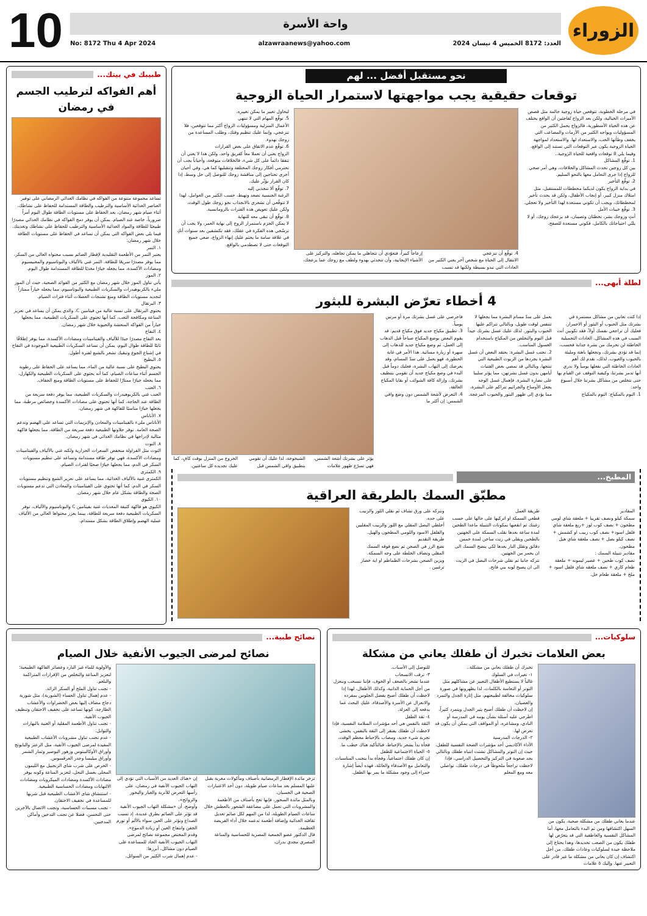الزوراء
واحة الأسرة
العدد: 8172 الخميس 4 نيسان 2024 alzawraanews@yahoo.com No: 8172 Thu 4 Apr 2024
10
نحو مستقبل أفضل ... لهم
توقعات حقيقية يجب مواجهتها لاستمرار الحياة الزوجية
في مرحلة الخطوبة، تتوقعين حياة زوجية حالمة مثل قصص الأميرات الخيالية، ولكن بعد الزواج تُفاجئين أن الواقع يختلف عن هذه الحياة الأسطورية، فالزواج يحمل الكثير من المسؤوليات ويواجه الكثير من الأزمات والمصاعب التي يخفف وطأتها الحب، والاستعداد لها. والاستعداد لمواجهة الحياة الزوجية يكون عبر التوقعات التي تستند إلى الواقع، وفيما يلي 8 توقعات واقعية للحياة الزوجية..
1. توقّع المشاكل
بين كل زوجين تحدث المشاكل والخلافات، وهي أمر صحي للزواج إذا جرى التعامل معها بالنحو السليم.
2. توقّع التأخير
في بداية الزواج يكون لديكما مخططات للمستقبل، مثل امتلاك منزل كبير، أو إنجاب الأطفال، ولكن قد يحدث تأخير لمخططاتك، ويجب أن تكوني مستعدة لهذا التأخير ولا تعجلي.
3. توقّع خيبات الأمل
أنتِ وزوجك بشر، تخطئان وتصيبان، قد يزعجك زوجك، أو لا يلبّي احتياجاتك بالكامل، فكوني مستعدة للصفح.
4. توقّع أن تنزعجي
الانتقال إلى الحياة مع شخص آخر يعني الكثير من العادات التي تبدو بسيطة ولكنها قد تسبب
إزعاجاً كبيراً، فتعوّدي أن تتجاهلي ما يمكن تجاهله، والتركيز على الأشياء الإيجابية، وأن تتحدثي بهدوء ولطف مع زوجك عما يزعجك،
ليحاول تغيير ما يمكن تغييره.
5. توقّع المهام التي لا تنتهي
الأعمال المنزلية ومسؤوليات الزواج أكثر مما تتوقعين، فلا تنزعجي، وإنما عليك تنظيم وقتك، وطلب المساعدة من زوجك بهدوء.
6. توقّع عدم الاتفاق على بعض القرارات
الزواج يعني أن تعملا معاً كفريق واحد، ولكن هذا لا يعني أن تتفقا دائماً على كل شيء، فالخلافات متوقعة، وأحياناً يجب أن تحترمي أفكار زوجك المختلفة وتتقبليها كما هي، وفي أحيان أخرى تحتاجين إلى مناقشة زوجك للتوصل إلى حل وسط، إذا كان القرار يؤثّر عليك.
7. توقّع ألا تنجذبي إليه
الرغبة الجنسية تصعد وتهبط، حسب الكثير من العوامل، لهذا لا تتوقّعي أن تشعري بالانجذاب نحو زوجك طول الوقت، ولكن عليكِ تعويض هذه الفترات بالرومانسية.
8. توقّع أن تبقي معه للنهاية
لا يمكن الجزم باستمرار الزوج إلى نهاية العمر، ولا يجب أن ترسّخي هذه الفكرة في عقلك، فقد تكتشفين بعد سنوات أنكِ في علاقة سامة ما يحتم عليكِ إنهاء الزواج، ضعي جميع التوقعات حتى لا تصطدمي بالواقع.
لطلة أبهى...
4 أخطاء تعرّض البشرة للبثور
إذا كنت تعانين من مشاكل مستمرة في بشرتك مثل الحبوب أو البثور أو الاحمرار، فعليك أن تراجعي نفسك أولاً، فقد تكونين أنت السبب في هذه المشاكل. العادات التجميلية الخاطئة لن تحرمك من بشرة جذابة فحسب، إنما قد تؤذي بشرتك، وتجعلها باهتة ومليئة بالحبوب والعيوب. لذلك، نقدم لك أهم العادات الخاطئة التي نفعلها يومياً ولا ندري أنها تدمر بشرتنا، وكيفية التوقف عن القيام بها حتى نتخلص من مشاكل بشرتنا خلال أسبوع واحد:
1. النوم بالمكياج: النوم بالمكياج
يعمل على سدّ مسام البشرة مما يجعلها لا تتنفس لوقت طويل، وبالتالي تتراكم عليها الحبوب والبثور. لذلك عليك غسل بشرتك جيداً قبل النوم والتخلص من المكياج باستخدام الغسول المناسب.
2. تجنب غسل البشرة: يعتقد البعض أن غسل البشرة يجردها من الزيوت الطبيعية التي تنتجها، وبالتالي قد تمضي بعض الفتيات أيامهن بدون غسل بشرتهن، مما يؤثر سلبيا على نضارة البشرة. فإهمال غسل الوجه يجعل الأوساخ والجراثيم تتراكم على البشرة، مما يؤدي إلى ظهور البثور والحبوب المزعجة.
فاحرصي على غسل بشرتك مرة أو مرتين يومياً.
3. تطبيق مكياج جديد فوق مكياج قديم: قد يقوم البعض بوضع المكياج صباحاً قبل الذهاب إلى العمل، ثم وضع مكياج جديد للذهاب إلى سهرة أو زيارة مسائية. هذا الأمر في غاية الخطورة، فهو يعمل على سدّ المسام، وقد يعرضك إلى التهاب البشرة، فعليك دوماً قبل البدء في وضع مكياج جديد أن تقومي بتنظيف بشرتك، وإزالة كافة الشوائب أو بقايا المكياج العالقة.
4. التعرض لأشعة الشمس دون وضع واقي الشمس: إن أكثر ما
يؤثر على بشرتك أشعة الشمس، فهي تسرّع ظهور علامات
الشيخوخة، لذا عليك أن تقومي بتطبيق واقي الشمس قبل
الخروج من المنزل بوقت كافٍ، كما عليك تجديده كل ساعتين.
المطبخ...
مطبّق السمك بالطريقة العراقية
المقادير
سمكة كيلو ونصف تقريبا + ملعقة شاي لومي مطحون + نصف كوب لوز +ربع ملعقة شاي فلفل اسود+ نصف كوب زبيب او كشمش + نصف كيلو بصل + نصف ملعقة شاي هيل مطحون.
مقادير تتبيلة السمك :
نصف كوب طحين + عصير ليمونه + ملعقة طعام كاري + نصف ملعقه شاي فلفل اسود + ملح + ملعقة طعام خل.
طريقة العمل
قطعي السمكة او اتركيها على حالها على حسب رغبتك ثم انقعيها بمكونات التتبيلة ماعدا الطحين لمدة ساعة بعدها نقلب السمكة على الجهتين بالطحين ويقلى في زيت ساخن لمدة خمس دقائق وتقلل النار بعدها لكي ينضج السمك الى ان يحمر من الجهتين.
نتركه جانبا ثم نقلي شرحات البصل في الزيت الى ان يصبح لونه بني فاتح.
ونتركه على ورق نشاف ثم نقلي اللوز والزبيب على حده.
أخلطي البصل المقلي مع اللوز والزبيب المقليين والفلفل الاسود واللومي المطحون والهيل.
طريقة التقديم
نضع الرز في الصحن ثم نضع فوقه السمك المقلي وتضاف الخلطة على وجه السمكة.
ويزين الصحن بشرحات الطماطم او اية خضار ترغبين .
طبيبك في بيتك...
أهم الفواكه لترطيب الجسم في رمضان
تساعد مجموعة متنوعة من الفواكه في نظامك الغذائي الرمضاني على توفير العناصر الغذائية الأساسية والترطيب والطاقة المستدامة للحفاظ على نشاطك. أثناء صيام شهر رمضان، يعد الحفاظ على مستويات الطاقة طوال اليوم أمراً ضرورياً، خاصة عند الصيام. يمكن أن يوفر دمج الفواكه في نظامك الغذائي مصدرًا طبيعيًا للطاقة والمواد الغذائية الأساسية والترطيب للحفاظ على نشاطك وتغذيتك. فيما يلي بعض الفواكه التي يمكن أن تساعد في الحفاظ على مستويات الطاقة خلال شهر رمضان:
١. التمر
يعتبر التمر من الأطعمة التقليدية لإفطار الصائم بسبب محتواه العالي من السكر، مما يوفر مصدرًا سريعًا للطاقة. التمر غني بالألياف والبوتاسيوم والمغنيسيوم ومضادات الأكسدة، مما يجعله خيارًا مغذيًا للطاقة المستدامة طوال اليوم.
٢. الموز
يأتي تناول الموز خلال شهر رمضان مع الكثير من الفوائد الصحية، حيث أن الموز مليء بالكربوهيدرات والسكريات الطبيعية والبوتاسيوم، مما يجعله خياراً ممتازاً لتجديد مستويات الطاقة ومنع تشنجات العضلات أثناء فترات الصيام.
٣. البرتقال
يحتوي البرتقال على نسبة عالية من فيتامين C، والذي يمكن أن يساعد في تعزيز المناعة ومكافحة التعب، كما أنها تحتوي على السكريات الطبيعية، مما يجعلها خياراً من الفواكه المنعشة والحيوية خلال شهر رمضان.
٤. التفاح
يعد التفاح مصدرًا جيدًا للألياف والفيتامينات ومضادات الأكسدة، مما يوفر إطلاقًا ثابتًا للطاقة طوال اليوم، يمكن أن تساعد السكريات الطبيعية الموجودة في التفاح في إشباع الجوع وتبقيك تشعر بالشبع لفترة أطول.
٥. البطيخ
يحتوي البطيخ على نسبة عالية من الماء، مما يساعد على الحفاظ على رطوبة الجسم أثناء ساعات الصيام، كما أنه يحتوي على السكريات الطبيعية والكهارل، مما يجعله خيارًا ممتازًا للحفاظ على مستويات الطاقة ومنع الجفاف.
٦. العنب
العنب غني بالكربوهيدرات والسكريات الطبيعية، مما يوفر دفعة سريعة من الطاقة عند الحاجة، كما أنها تحتوي على مضادات الأكسدة وخصائص مرطبة، مما يجعلها خيارًا مناسبًا للفاكهة في شهر رمضان.
٧. الأناناس
الأناناس مليء بالفيتامينات والمعادن والإنزيمات التي تساعد على الهضم وتدعم الصحة العامة. توفر حلاوتها الطبيعية دفعة سريعة من الطاقة، مما يجعلها فاكهة مثالية لإدراجها في نظامك الغذائي في شهر رمضان.
٨. التوت
التوت مثل الفراولة منخفض السعرات الحرارية ولكنه غني بالألياف والفيتامينات ومضادات الأكسدة، فهي توفر طاقة مستدامة وتساعد على تنظيم مستويات السكر في الدم، مما يجعلها خيارًا صحيًا لفترات الصيام.
٩. الكمثرى
الكمثرى غنية بالألياف الغذائية، مما يساعد على تعزيز الشبع وتنظيم مستويات السكر في الدم، كما أنها تحتوي على الفيتامينات والمعادن التي تدعم مستويات الصحة والطاقة بشكل عام خلال شهر رمضان.
١٠. الكيوي
الكيوي هو فاكهة كثيفة المغذيات غنية بفيتامين C والبوتاسيوم والألياف، توفر السكريات الطبيعية دفعة سريعة للطاقة، بينما يعزز محتواها العالي من الألياف عملية الهضم وإطلاق الطاقة بشكل مستدام.
سلوكيات...
بعض العلامات تخبرك أن طفلك يعاني من مشكلة
عندما يعاني طفلك من مشكلة صحية، يكون من السهل اكتشافها ومن ثم البدء بالتعامل معها، أما المشاكل النفسية والعاطفية التي قد يتعرّض لها طفلك يكون من الصعب تحديدها، وهذا يحتاج إلى ملاحظة جيدة لسلوكيات وعادات طفلك، من أجل اكتشاف إن كان يعاني من مشكلة ما غير قادر على التعبير عنها. وإليك ٥ علامات
تخبرك أن طفلك يعاني من مشكلة..
١- تغيرات في السلوك
غالباً لا يستطيع الأطفال التعبير عن مشاكلهم مثل التوتر أو التعاسة بالكلمات، لذا يظهرونها في صورة سلوكيات مخالفة لطبيعتهم، مثل إثارة الجدل والتمرد والعصيان.
إن لاحظت أن طفلك أصبح يثير الجدل ويتمرد كثيراً، اطرحي عليه أسئلة بشأن يومه في المدرسة أو النادي، ومشاعره، أو المواقف التي يمكن أن يكون قد تعرض لها.
٢- الدرجات المدرسية
الأداء الأكاديمي أحد مؤشرات الصحة النفسية للطفل، حيث إن التوتر والمشاكل تشتت انتباه طفلك وبالتالي يجد صعوبة في التركيز والتحصيل الدراسي، فإذا لاحظت تراجعاً ملحوظاً في درجات طفلك، تواصلي معه ومع المعلم
للتوصل إلى الأسباب.
٣- ترقب الانسحاب
عندما نشعر بالضعف أو الخوف، فإننا ننسحب وننعزل من أجل الحماية الذاتية، وكذلك الأطفال، لهذا إذا لاحظت أن طفلك أصبح يفضل الجلوس بمفرده والانعزال عن الأسرة والأصدقاء، عليكِ البحث عما يدفعه إلى العزلة.
٤- ثقة الطفل
الثقة بالنفس هي أحد مؤشرات السلامة النفسية، فإذا لاحظت أن طفلك يفتقر إلى الثقة بالنفس، يخشى تجربة شيء جديد، ومصاب بالإحباط معظم الوقت، فجأة بدأ يشعر بالإحباط، فبالتأكيد هناك خطب ما.
٥- الحياة الاجتماعية للطفل
إن كان طفلك اجتماعياً، وفجأة بدأ يتجنب المناسبات والتعامل مع الأصدقاء والعائلة، فهذه أيضاً إشارة حمراء إلى وجود مشكلة ما يمر بها الطفل.
نصائح طبية...
نصائح لمرضى الجيوب الأنفية خلال الصيام
تزخر مائدة الإفطار الرمضانية بأصناف ومأكولات مغرية يقبل عليها المسلم بعد ساعات صيام طويلة، دون أخذ الاعتبارات الصحية في الحسبان.
وبالمثل مائدة السحور، فإنها تعج بأصناف من الأطعمة والمشروبات التي تعمل على مضاعفة الشعور بالعطش خلال ساعات الصيام الطويلة، لذا من المهم لكل صائم تعديل ثقافته الغذائية وإضافة أطعمة تدعمه خلال أداء الفريضة العظيمة.
قال الدكتور عضو الجمعية المصرية للحساسية والمناعة المصري مجدي بدران،
إن «هناك العديد من الأسباب التي تؤدي إلى التهاب الجيوب الأنفية في رمضان، على رأسها التعرض للأتربة والغبار والبخور والروائح».
وأوضح، أن «مشكلة التهاب الجيوب الأنفية قد تؤثر على الصائم بطرق عديدة، إذ تسبب الصداع وتؤثر على العين سواء بالألم أو تورم الجفن وانتفاخ العين أو زيادة الدموع».
وقدم المختص مجموعة نصائح لمرضى التهاب الجيوب الأنفية الحاد للمساعدة على الصيام دون مشاكل، أبرزها:
- عدم إهمال شرب الكثير من السوائل،
والأولوية للماء غير البارد وعصائر الفاكهة الطبيعية؛ لتعزيز المناعة والتخلص من الإفرازات المتراكمة والبلغم.
- تجنب تناول الملح أو السكر الزائد.
- عدم إهمال تناول الحساء (الشوربة)، مثل شوربة دجاج مضاف إليها بعض الخضراوات والأعشاب الطازجة، كونها تساعد على تخفيف الاحتقان وتنظيف الجيوب الأنفية.
- تجنب تناول الأطعمة المقلية أو الغنية بالبهارات والتوابل.
- عدم تجنب تناول مشروبات الأعشاب الطبيعية المفيدة لمرضى الجيوب الأنفية، مثل الزعتر والبابونج وأوراق الأوكاليبتوس وزهور البوصير وثمار الشمر وأوراق ميليسا وجذر العرقسوس.
- الحرص على شرب شاي الزنجبيل مع الليمون المحلى بعسل النحل، لتعزيز المناعة وكونه يوفر مضادات الأكسدة ومضادات الميكروبات ومضادات الالتهابات ومضادات الحساسية الطبيعية.
- استنشاق شاى الأعشاب الطبيعية قبل شربها للمساعدة في تخفيف الاحتقان.
- تجنب مسببات الحساسية، وتجنب الاتصال بالآخرين حتى التحسن، فضلا عن تجنب التدخين وأماكن المدخنين.